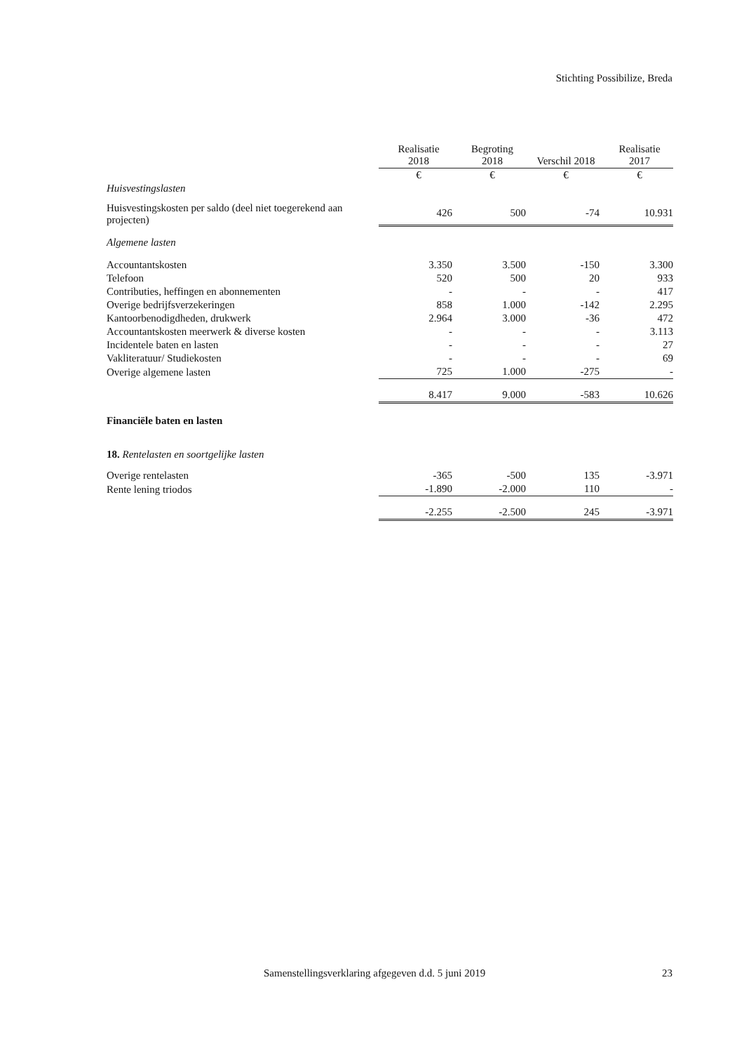Stichting Possibilize, Breda
| | Realisatie 2018 | Begroting 2018 | Verschil 2018 | Realisatie 2017 |
| --- | --- | --- | --- | --- |
| | € | € | € | € |
| Huisvestingslasten | | | | |
| Huisvestingskosten per saldo (deel niet toegerekend aan projecten) | 426 | 500 | -74 | 10.931 |
| Algemene lasten | | | | |
| Accountantskosten | 3.350 | 3.500 | -150 | 3.300 |
| Telefoon | 520 | 500 | 20 | 933 |
| Contributies, heffingen en abonnementen | - | - | - | 417 |
| Overige bedrijfsverzekeringen | 858 | 1.000 | -142 | 2.295 |
| Kantoorbenodigdheden, drukwerk | 2.964 | 3.000 | -36 | 472 |
| Accountantskosten meerwerk & diverse kosten | - | - | - | 3.113 |
| Incidentele baten en lasten | - | - | - | 27 |
| Vakliteratuur/ Studiekosten | - | - | - | 69 |
| Overige algemene lasten | 725 | 1.000 | -275 | - |
| | 8.417 | 9.000 | -583 | 10.626 |
| Financiële baten en lasten | | | | |
| 18. Rentelasten en soortgelijke lasten | | | | |
| Overige rentelasten | -365 | -500 | 135 | -3.971 |
| Rente lening triodos | -1.890 | -2.000 | 110 | - |
| | -2.255 | -2.500 | 245 | -3.971 |
Samenstellingsverklaring afgegeven d.d. 5 juni 2019
23